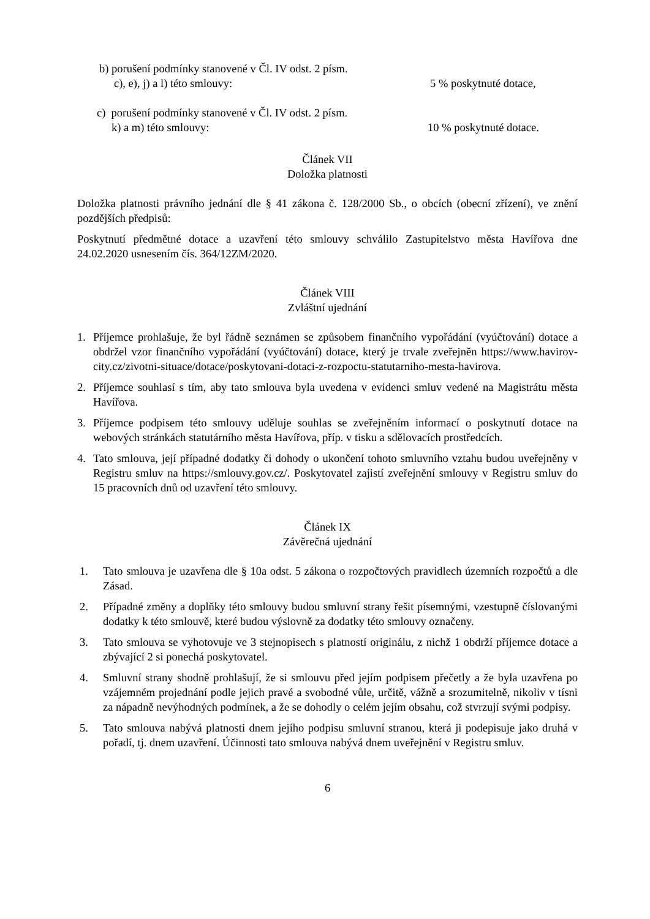b) porušení podmínky stanovené v Čl. IV odst. 2 písm.
c), e), j) a l) této smlouvy:
5 % poskytnuté dotace,
c) porušení podmínky stanovené v Čl. IV odst. 2 písm.
k) a m) této smlouvy:
10 % poskytnuté dotace.
Článek VII
Doložka platnosti
Doložka platnosti právního jednání dle § 41 zákona č. 128/2000 Sb., o obcích (obecní zřízení), ve znění pozdějších předpisů:
Poskytnutí předmětné dotace a uzavření této smlouvy schválilo Zastupitelstvo města Havířova dne 24.02.2020 usnesením čís. 364/12ZM/2020.
Článek VIII
Zvláštní ujednání
1. Příjemce prohlašuje, že byl řádně seznámen se způsobem finančního vypořádání (vyúčtování) dotace a obdržel vzor finančního vypořádání (vyúčtování) dotace, který je trvale zveřejněn https://www.havirov-city.cz/zivotni-situace/dotace/poskytovani-dotaci-z-rozpoctu-statutarniho-mesta-havirova.
2. Příjemce souhlasí s tím, aby tato smlouva byla uvedena v evidenci smluv vedené na Magistrátu města Havířova.
3. Příjemce podpisem této smlouvy uděluje souhlas se zveřejněním informací o poskytnutí dotace na webových stránkách statutárního města Havířova, příp. v tisku a sdělovacích prostředcích.
4. Tato smlouva, její případné dodatky či dohody o ukončení tohoto smluvního vztahu budou uveřejněny v Registru smluv na https://smlouvy.gov.cz/. Poskytovatel zajistí zveřejnění smlouvy v Registru smluv do 15 pracovních dnů od uzavření této smlouvy.
Článek IX
Závěrečná ujednání
1. Tato smlouva je uzavřena dle § 10a odst. 5 zákona o rozpočtových pravidlech územních rozpočtů a dle Zásad.
2. Případné změny a doplňky této smlouvy budou smluvní strany řešit písemnými, vzestupně číslovanými dodatky k této smlouvě, které budou výslovně za dodatky této smlouvy označeny.
3. Tato smlouva se vyhotovuje ve 3 stejnopisech s platností originálu, z nichž 1 obdrží příjemce dotace a zbývající 2 si ponechá poskytovatel.
4. Smluvní strany shodně prohlašují, že si smlouvu před jejím podpisem přečetly a že byla uzavřena po vzájemném projednání podle jejich pravé a svobodné vůle, určitě, vážně a srozumitelně, nikoliv v tísni za nápadně nevýhodných podmínek, a že se dohodly o celém jejím obsahu, což stvrzují svými podpisy.
5. Tato smlouva nabývá platnosti dnem jejího podpisu smluvní stranou, která ji podepisuje jako druhá v pořadí, tj. dnem uzavření. Účinnosti tato smlouva nabývá dnem uveřejnění v Registru smluv.
6